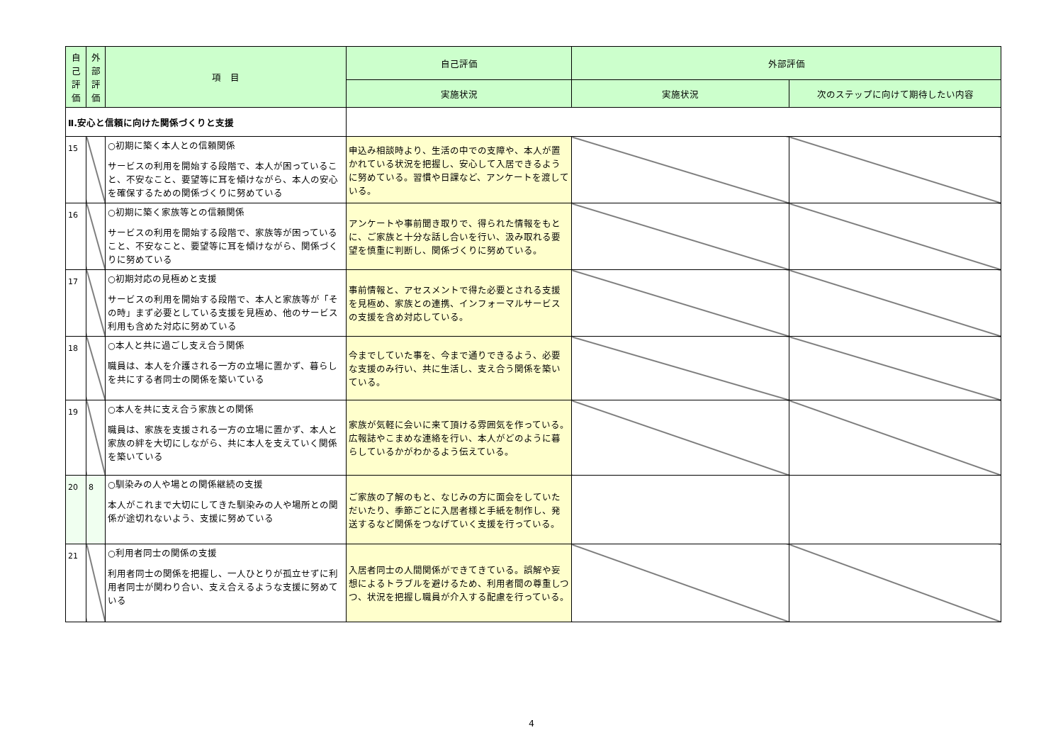| 自己評価 | 外部評価 | 項 目 | 自己評価 | 外部評価 | |
| --- | --- | --- | --- | --- | --- |
| | | | 実施状況 | 実施状況 | 次のステップに向けて期待したい内容 |
| Ⅱ.安心と信頼に向けた関係づくりと支援 | | | | | |
| 15 | | ○初期に築く本人との信頼関係 サービスの利用を開始する段階で、本人が困っていること、不安なこと、要望等に耳を傾けながら、本人の安心を確保するための関係づくりに努めている | 申込み相談時より、生活の中での支障や、本人が置かれている状況を把握し、安心して入居できるように努めている。習慣や日課など、アンケートを渡している。 | | |
| 16 | | ○初期に築く家族等との信頼関係 サービスの利用を開始する段階で、家族等が困っていること、不安なこと、要望等に耳を傾けながら、関係づくりに努めている | アンケートや事前聞き取りで、得られた情報をもとに、ご家族と十分な話し合いを行い、汲み取れる要望を慎重に判断し、関係づくりに努めている。 | | |
| 17 | | ○初期対応の見極めと支援 サービスの利用を開始する段階で、本人と家族等が「その時」まず必要としている支援を見極め、他のサービス利用も含めた対応に努めている | 事前情報と、アセスメントで得た必要とされる支援を見極め、家族との連携、インフォーマルサービスの支援を含め対応している。 | | |
| 18 | | ○本人と共に過ごし支え合う関係 職員は、本人を介護される一方の立場に置かず、暮らしを共にする者同士の関係を築いている | 今までしていた事を、今まで通りできるよう、必要な支援のみ行い、共に生活し、支え合う関係を築いている。 | | |
| 19 | | ○本人を共に支え合う家族との関係 職員は、家族を支援される一方の立場に置かず、本人と家族の絆を大切にしながら、共に本人を支えていく関係を築いている | 家族が気軽に会いに来て頂ける雰囲気を作っている。広報誌やこまめな連絡を行い、本人がどのように暮らしているかがわかるよう伝えている。 | | |
| 20 | 8 | ○馴染みの人や場との関係継続の支援 本人がこれまで大切にしてきた馴染みの人や場所との関係が途切れないよう、支援に努めている | ご家族の了解のもと、なじみの方に面会をしていただいたり、季節ごとに入居者様と手紙を制作し、発送するなど関係をつなげていく支援を行っている。 | | |
| 21 | | ○利用者同士の関係の支援 利用者同士の関係を把握し、一人ひとりが孤立せずに利用者同士が関わり合い、支え合えるような支援に努めている | 入居者同士の人間関係ができてきている。誤解や妄想によるトラブルを避けるため、利用者間の尊重しつつ、状況を把握し職員が介入する配慮を行っている。 | | |
4